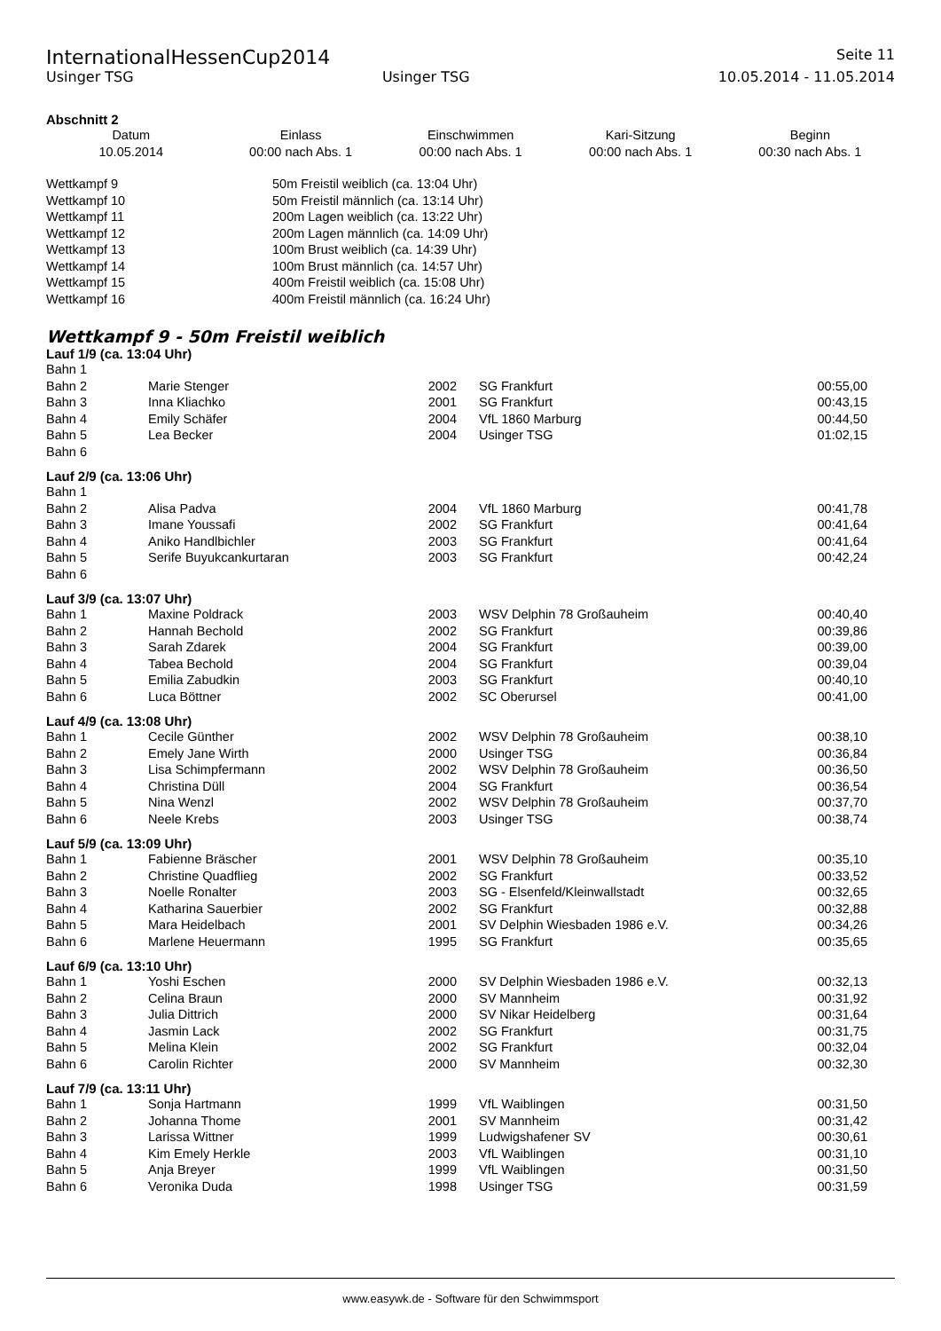InternationalHessenCup2014 Seite 11
Usinger TSG Usinger TSG 10.05.2014 - 11.05.2014
Abschnitt 2
| Datum | Einlass | Einschwimmen | Kari-Sitzung | Beginn |
| --- | --- | --- | --- | --- |
| 10.05.2014 | 00:00 nach Abs. 1 | 00:00 nach Abs. 1 | 00:00 nach Abs. 1 | 00:30 nach Abs. 1 |
| Wettkampf 9 | 50m Freistil weiblich (ca. 13:04 Uhr) |
| Wettkampf 10 | 50m Freistil männlich (ca. 13:14 Uhr) |
| Wettkampf 11 | 200m Lagen weiblich (ca. 13:22 Uhr) |
| Wettkampf 12 | 200m Lagen männlich (ca. 14:09 Uhr) |
| Wettkampf 13 | 100m Brust weiblich (ca. 14:39 Uhr) |
| Wettkampf 14 | 100m Brust männlich (ca. 14:57 Uhr) |
| Wettkampf 15 | 400m Freistil weiblich (ca. 15:08 Uhr) |
| Wettkampf 16 | 400m Freistil männlich (ca. 16:24 Uhr) |
Wettkampf 9 - 50m Freistil weiblich
Lauf 1/9 (ca. 13:04 Uhr)
| Bahn 1 | | | | |
| Bahn 2 | Marie Stenger | 2002 | SG Frankfurt | 00:55,00 |
| Bahn 3 | Inna Kliachko | 2001 | SG Frankfurt | 00:43,15 |
| Bahn 4 | Emily Schäfer | 2004 | VfL 1860 Marburg | 00:44,50 |
| Bahn 5 | Lea Becker | 2004 | Usinger TSG | 01:02,15 |
| Bahn 6 | | | | |
Lauf 2/9 (ca. 13:06 Uhr)
| Bahn 1 | | | | |
| Bahn 2 | Alisa Padva | 2004 | VfL 1860 Marburg | 00:41,78 |
| Bahn 3 | Imane Youssafi | 2002 | SG Frankfurt | 00:41,64 |
| Bahn 4 | Aniko Handlbichler | 2003 | SG Frankfurt | 00:41,64 |
| Bahn 5 | Serife Buyukcankurtaran | 2003 | SG Frankfurt | 00:42,24 |
| Bahn 6 | | | | |
Lauf 3/9 (ca. 13:07 Uhr)
| Bahn 1 | Maxine Poldrack | 2003 | WSV Delphin 78 Großauheim | 00:40,40 |
| Bahn 2 | Hannah Bechold | 2002 | SG Frankfurt | 00:39,86 |
| Bahn 3 | Sarah Zdarek | 2004 | SG Frankfurt | 00:39,00 |
| Bahn 4 | Tabea Bechold | 2004 | SG Frankfurt | 00:39,04 |
| Bahn 5 | Emilia Zabudkin | 2003 | SG Frankfurt | 00:40,10 |
| Bahn 6 | Luca Böttner | 2002 | SC Oberursel | 00:41,00 |
Lauf 4/9 (ca. 13:08 Uhr)
| Bahn 1 | Cecile Günther | 2002 | WSV Delphin 78 Großauheim | 00:38,10 |
| Bahn 2 | Emely Jane Wirth | 2000 | Usinger TSG | 00:36,84 |
| Bahn 3 | Lisa Schimpfermann | 2002 | WSV Delphin 78 Großauheim | 00:36,50 |
| Bahn 4 | Christina Düll | 2004 | SG Frankfurt | 00:36,54 |
| Bahn 5 | Nina Wenzl | 2002 | WSV Delphin 78 Großauheim | 00:37,70 |
| Bahn 6 | Neele Krebs | 2003 | Usinger TSG | 00:38,74 |
Lauf 5/9 (ca. 13:09 Uhr)
| Bahn 1 | Fabienne Bräscher | 2001 | WSV Delphin 78 Großauheim | 00:35,10 |
| Bahn 2 | Christine Quadflieg | 2002 | SG Frankfurt | 00:33,52 |
| Bahn 3 | Noelle Ronalter | 2003 | SG - Elsenfeld/Kleinwallstadt | 00:32,65 |
| Bahn 4 | Katharina Sauerbier | 2002 | SG Frankfurt | 00:32,88 |
| Bahn 5 | Mara Heidelbach | 2001 | SV Delphin Wiesbaden 1986 e.V. | 00:34,26 |
| Bahn 6 | Marlene Heuermann | 1995 | SG Frankfurt | 00:35,65 |
Lauf 6/9 (ca. 13:10 Uhr)
| Bahn 1 | Yoshi Eschen | 2000 | SV Delphin Wiesbaden 1986 e.V. | 00:32,13 |
| Bahn 2 | Celina Braun | 2000 | SV Mannheim | 00:31,92 |
| Bahn 3 | Julia Dittrich | 2000 | SV Nikar Heidelberg | 00:31,64 |
| Bahn 4 | Jasmin Lack | 2002 | SG Frankfurt | 00:31,75 |
| Bahn 5 | Melina Klein | 2002 | SG Frankfurt | 00:32,04 |
| Bahn 6 | Carolin Richter | 2000 | SV Mannheim | 00:32,30 |
Lauf 7/9 (ca. 13:11 Uhr)
| Bahn 1 | Sonja Hartmann | 1999 | VfL Waiblingen | 00:31,50 |
| Bahn 2 | Johanna Thome | 2001 | SV Mannheim | 00:31,42 |
| Bahn 3 | Larissa Wittner | 1999 | Ludwigshafener SV | 00:30,61 |
| Bahn 4 | Kim Emely Herkle | 2003 | VfL Waiblingen | 00:31,10 |
| Bahn 5 | Anja Breyer | 1999 | VfL Waiblingen | 00:31,50 |
| Bahn 6 | Veronika Duda | 1998 | Usinger TSG | 00:31,59 |
www.easywk.de - Software für den Schwimmsport